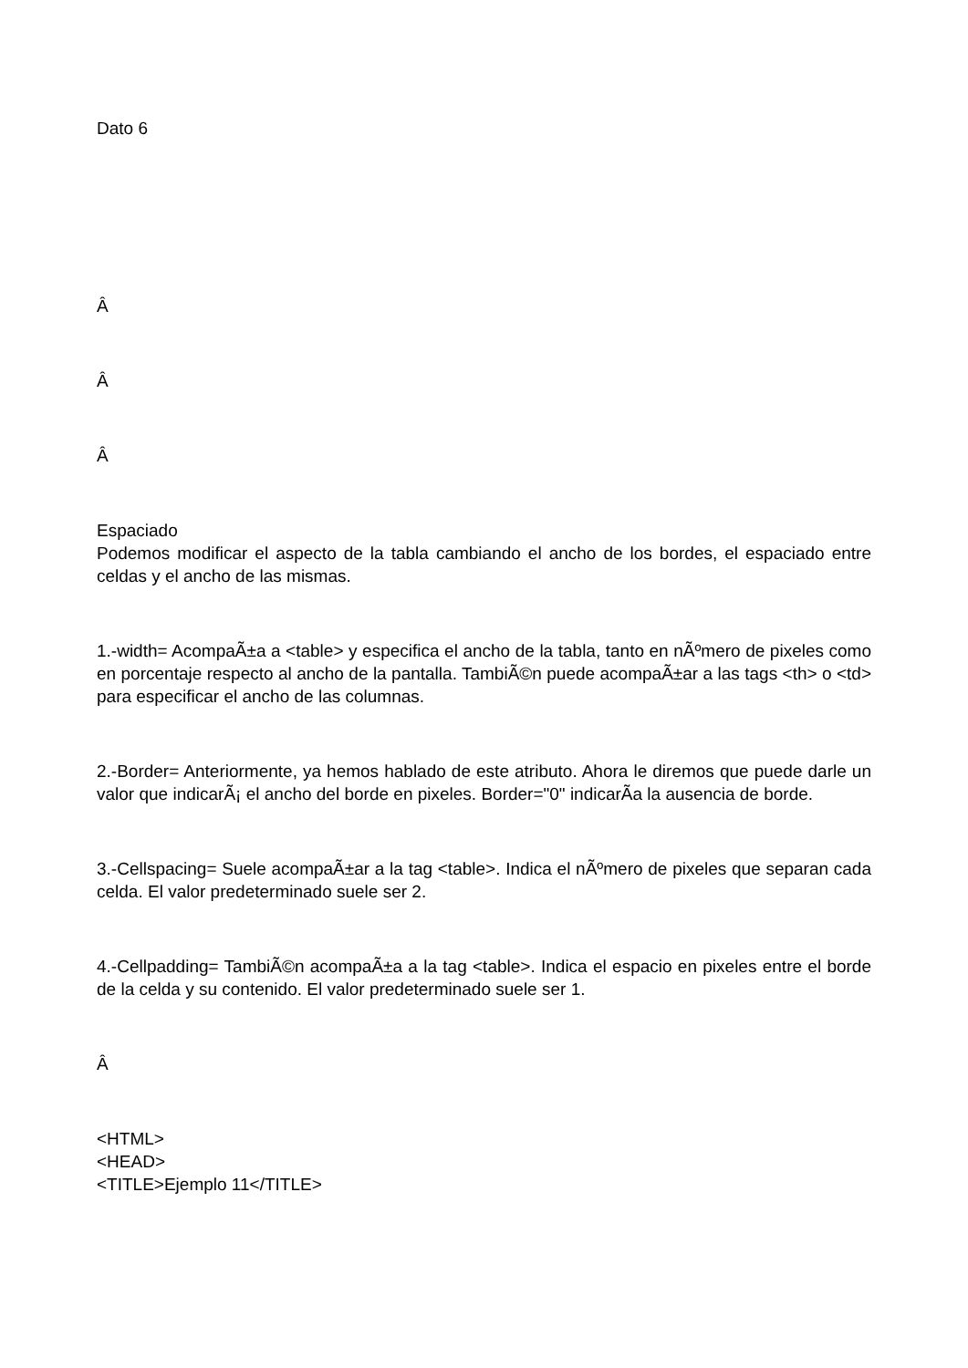Dato 6
Â
Â
Â
Espaciado
Podemos modificar el aspecto de la tabla cambiando el ancho de los bordes, el espaciado entre celdas y el ancho de las mismas.
1.-width= AcompaÃ±a a <table> y especifica el ancho de la tabla, tanto en nÃºmero de pixeles como en porcentaje respecto al ancho de la pantalla. TambiÃ©n puede acompaÃ±ar a las tags <th> o <td> para especificar el ancho de las columnas.
2.-Border= Anteriormente, ya hemos hablado de este atributo. Ahora le diremos que puede darle un valor que indicarÃ¡ el ancho del borde en pixeles. Border="0" indicarÃ­a la ausencia de borde.
3.-Cellspacing= Suele acompaÃ±ar a la tag <table>. Indica el nÃºmero de pixeles que separan cada celda. El valor predeterminado suele ser 2.
4.-Cellpadding= TambiÃ©n acompaÃ±a a la tag <table>. Indica el espacio en pixeles entre el borde de la celda y su contenido. El valor predeterminado suele ser 1.
Â
<HTML>
<HEAD>
<TITLE>Ejemplo 11</TITLE>